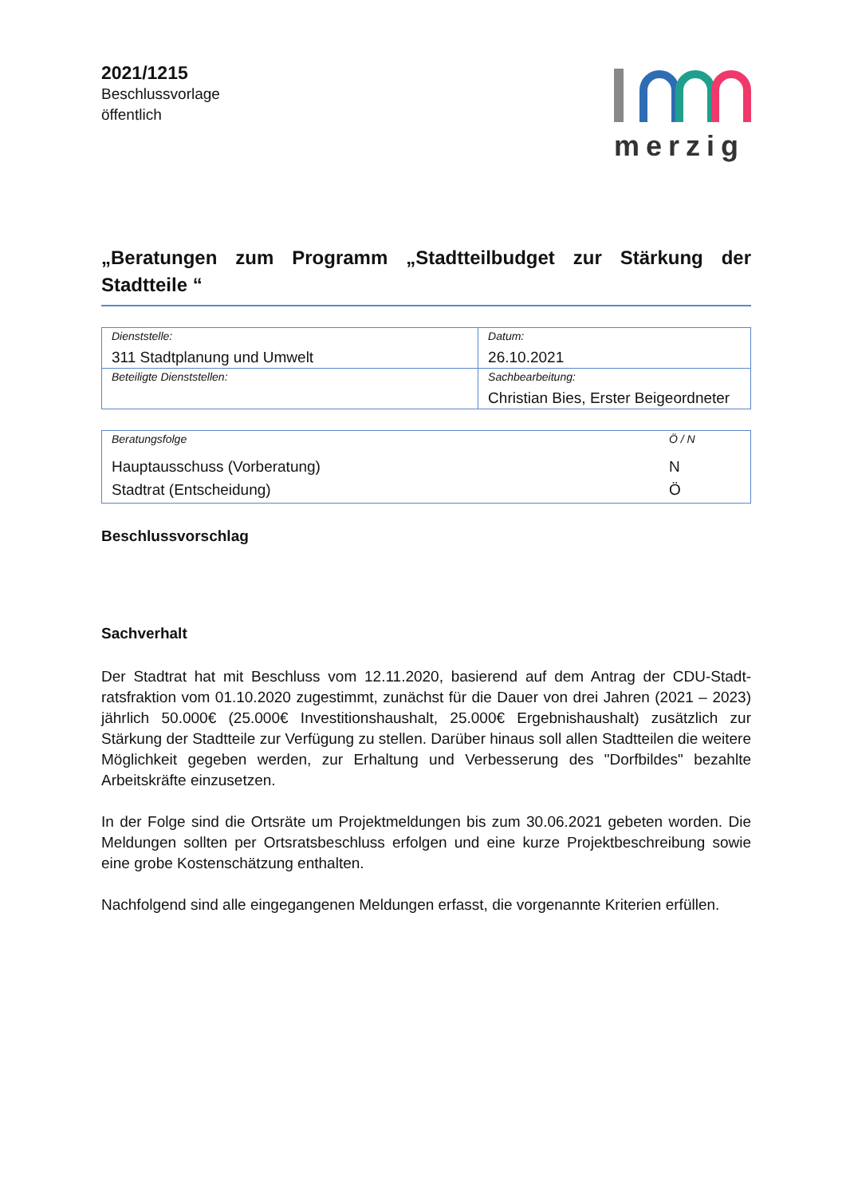2021/1215
Beschlussvorlage
öffentlich
merzig
„Beratungen zum Programm „Stadtteilbudget zur Stärkung der Stadtteile “
| Dienststelle: 311 Stadtplanung und Umwelt | Datum: 26.10.2021 |
| Beteiligte Dienststellen: | Sachbearbeitung: Christian Bies, Erster Beigeordneter |
| Beratungsfolge | Ö / N |
| Hauptausschuss (Vorberatung) Stadtrat (Entscheidung) | N Ö |
Beschlussvorschlag
Sachverhalt
Der Stadtrat hat mit Beschluss vom 12.11.2020, basierend auf dem Antrag der CDU-Stadt­ratsfraktion vom 01.10.2020 zugestimmt, zunächst für die Dauer von drei Jahren (2021 – 2023) jährlich 50.000€ (25.000€ Investitionshaushalt, 25.000€ Ergebnishaushalt) zusätzlich zur Stärkung der Stadtteile zur Verfügung zu stellen. Darüber hinaus soll allen Stadtteilen die weitere Möglichkeit gegeben werden, zur Erhaltung und Verbesserung des "Dorfbildes" be­zahlte Arbeitskräfte einzusetzen.
In der Folge sind die Ortsräte um Projektmeldungen bis zum 30.06.2021 gebeten worden. Die Meldungen sollten per Ortsratsbeschluss erfolgen und eine kurze Projektbeschreibung sowie eine grobe Kostenschätzung enthalten.
Nachfolgend sind alle eingegangenen Meldungen erfasst, die vorgenannte Kriterien erfüllen.